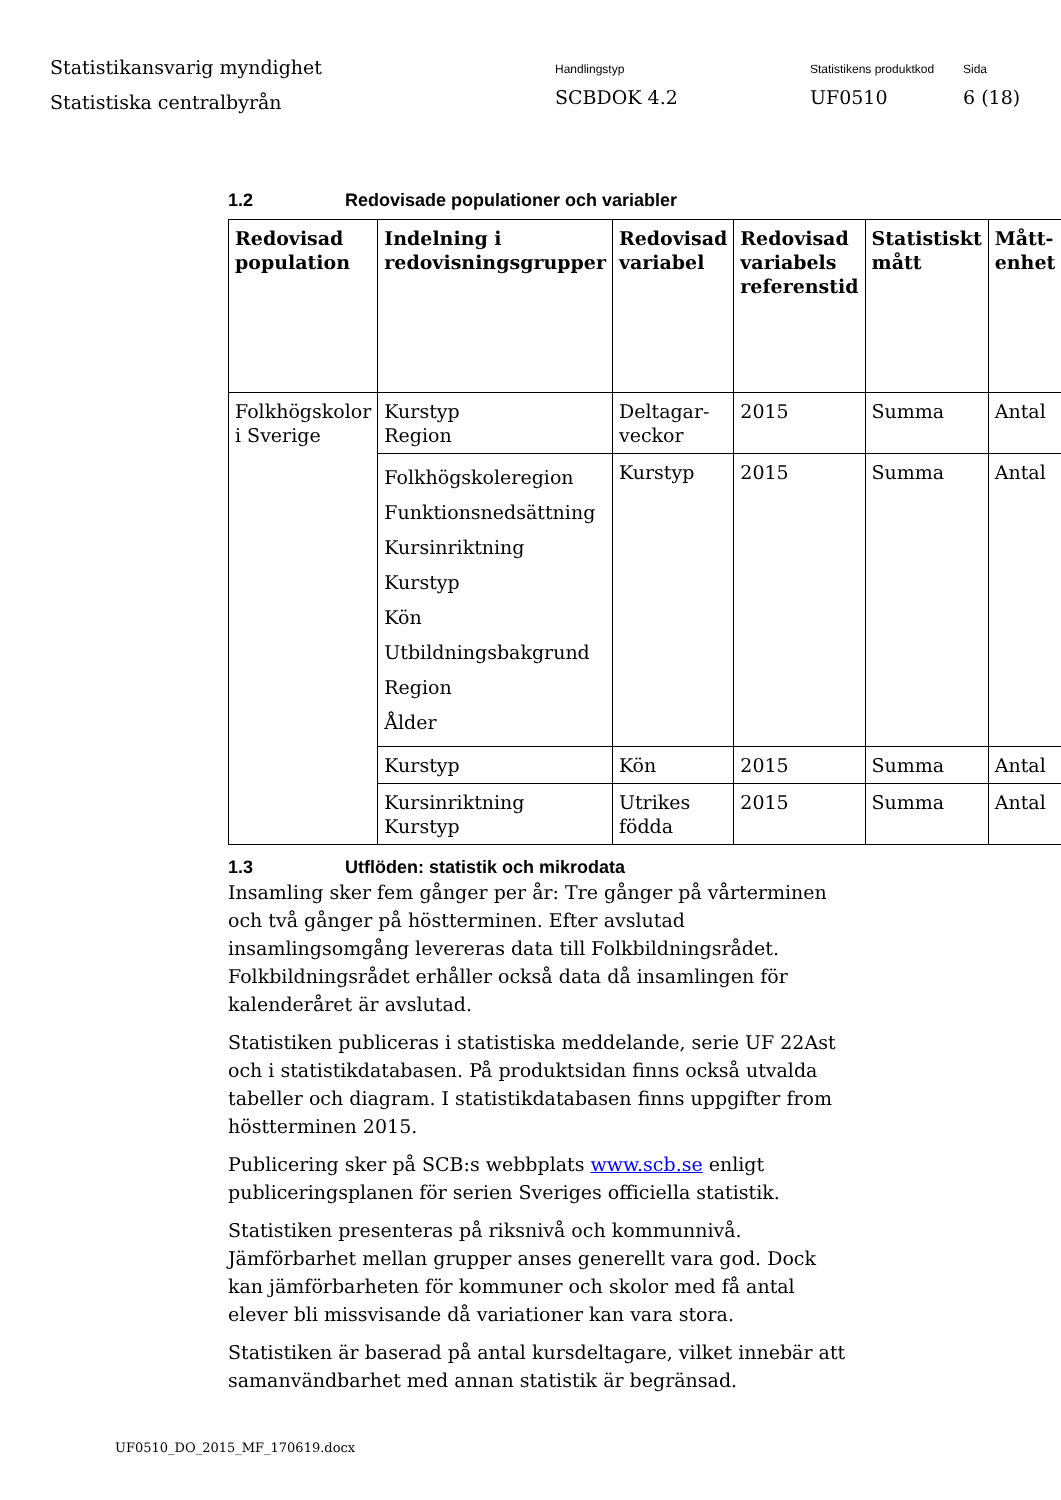Statistikansvarig myndighet
Statistiska centralbyrån
Handlingstyp
SCBDOK 4.2
Statistikens produktkod
UF0510
Sida
6 (18)
1.2 Redovisade populationer och variabler
| Redovisad population | Indelning i redovisningsgrupper | Redovisad variabel | Redovisad variabels referenstid | Statistiskt mått | Mått-enhet |
| --- | --- | --- | --- | --- | --- |
| Folkhögskolor i Sverige | Kurstyp Region | Deltagar-veckor | 2015 | Summa | Antal |
| | Folkhögskoleregion Funktionsnedsättning Kursinriktning Kurstyp Kön Utbildningsbakgrund Region Ålder | Kurstyp | 2015 | Summa | Antal |
| | Kurstyp | Kön | 2015 | Summa | Antal |
| | Kursinriktning Kurstyp | Utrikes födda | 2015 | Summa | Antal |
1.3 Utflöden: statistik och mikrodata
Insamling sker fem gånger per år: Tre gånger på vårterminen och två gånger på höstterminen. Efter avslutad insamlingsomgång levereras data till Folkbildningsrådet. Folkbildningsrådet erhåller också data då insamlingen för kalenderåret är avslutad.
Statistiken publiceras i statistiska meddelande, serie UF 22Ast och i statistikdatabasen. På produktsidan finns också utvalda tabeller och diagram. I statistikdatabasen finns uppgifter from höstterminen 2015.
Publicering sker på SCB:s webbplats www.scb.se enligt publiceringsplanen för serien Sveriges officiella statistik.
Statistiken presenteras på riksnivå och kommunnivå. Jämförbarhet mellan grupper anses generellt vara god. Dock kan jämförbarheten för kommuner och skolor med få antal elever bli missvisande då variationer kan vara stora.
Statistiken är baserad på antal kursdeltagare, vilket innebär att samanvändbarhet med annan statistik är begränsad.
UF0510_DO_2015_MF_170619.docx